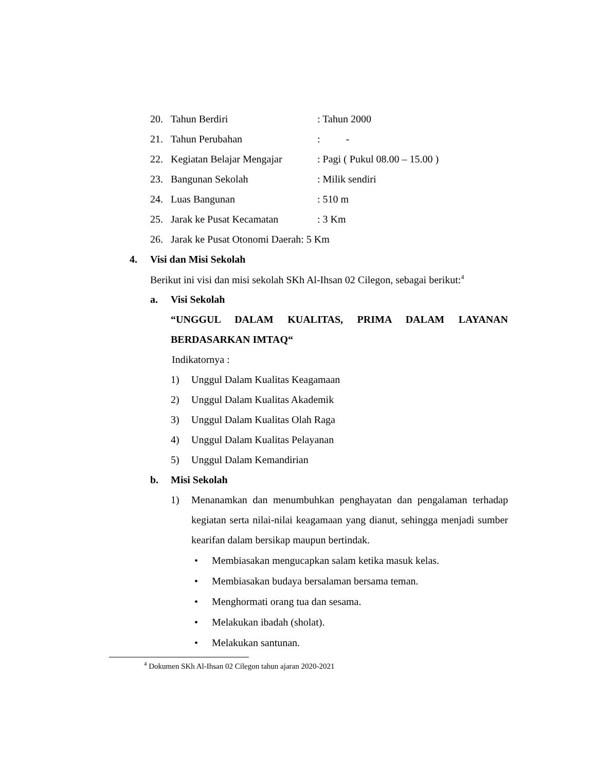20. Tahun Berdiri: Tahun 2000
21. Tahun Perubahan: -
22. Kegiatan Belajar Mengajar: Pagi ( Pukul 08.00 – 15.00 )
23. Bangunan Sekolah: Milik sendiri
24. Luas Bangunan: 510 m
25. Jarak ke Pusat Kecamatan: 3 Km
26. Jarak ke Pusat Otonomi Daerah: 5 Km
4. Visi dan Misi Sekolah
Berikut ini visi dan misi sekolah SKh Al-Ihsan 02 Cilegon, sebagai berikut:<sup>4</sup>
a. Visi Sekolah
“UNGGUL DALAM KUALITAS, PRIMA DALAM LAYANAN
BERDASARKAN IMTAQ“
Indikatornya :
1) Unggul Dalam Kualitas Keagamaan
2) Unggul Dalam Kualitas Akademik
3) Unggul Dalam Kualitas Olah Raga
4) Unggul Dalam Kualitas Pelayanan
5) Unggul Dalam Kemandirian
b. Misi Sekolah
1) Menanamkan dan menumbuhkan penghayatan dan pengalaman terhadap kegiatan serta nilai-nilai keagamaan yang dianut, sehingga menjadi sumber kearifan dalam bersikap maupun bertindak.
• Membiasakan mengucapkan salam ketika masuk kelas.
• Membiasakan budaya bersalaman bersama teman.
• Menghormati orang tua dan sesama.
• Melakukan ibadah (sholat).
• Melakukan santunan.
<sup>4</sup> Dokumen SKh Al-Ihsan 02 Cilegon tahun ajaran 2020-2021